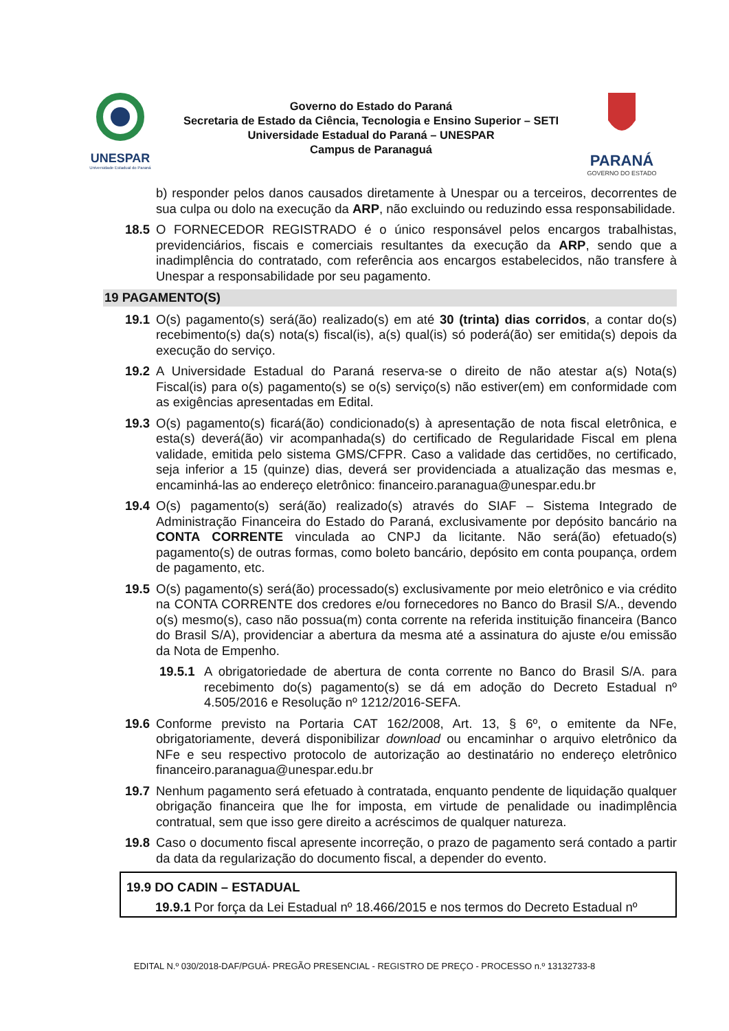UNESPAR
Universidade Estadual do Paraná
Governo do Estado do Paraná
Secretaria de Estado da Ciência, Tecnologia e Ensino Superior – SETI
Universidade Estadual do Paraná – UNESPAR
Campus de Paranaguá
PARANÁ
GOVERNO DO ESTADO
b) responder pelos danos causados diretamente à Unespar ou a terceiros, decorrentes de sua culpa ou dolo na execução da ARP, não excluindo ou reduzindo essa responsabilidade.
18.5 O FORNECEDOR REGISTRADO é o único responsável pelos encargos trabalhistas, previdenciários, fiscais e comerciais resultantes da execução da ARP, sendo que a inadimplência do contratado, com referência aos encargos estabelecidos, não transfere à Unespar a responsabilidade por seu pagamento.
19 PAGAMENTO(S)
19.1 O(s) pagamento(s) será(ão) realizado(s) em até 30 (trinta) dias corridos, a contar do(s) recebimento(s) da(s) nota(s) fiscal(is), a(s) qual(is) só poderá(ão) ser emitida(s) depois da execução do serviço.
19.2 A Universidade Estadual do Paraná reserva-se o direito de não atestar a(s) Nota(s) Fiscal(is) para o(s) pagamento(s) se o(s) serviço(s) não estiver(em) em conformidade com as exigências apresentadas em Edital.
19.3 O(s) pagamento(s) ficará(ão) condicionado(s) à apresentação de nota fiscal eletrônica, e esta(s) deverá(ão) vir acompanhada(s) do certificado de Regularidade Fiscal em plena validade, emitida pelo sistema GMS/CFPR. Caso a validade das certidões, no certificado, seja inferior a 15 (quinze) dias, deverá ser providenciada a atualização das mesmas e, encaminhá-las ao endereço eletrônico: financeiro.paranagua@unespar.edu.br
19.4 O(s) pagamento(s) será(ão) realizado(s) através do SIAF – Sistema Integrado de Administração Financeira do Estado do Paraná, exclusivamente por depósito bancário na CONTA CORRENTE vinculada ao CNPJ da licitante. Não será(ão) efetuado(s) pagamento(s) de outras formas, como boleto bancário, depósito em conta poupança, ordem de pagamento, etc.
19.5 O(s) pagamento(s) será(ão) processado(s) exclusivamente por meio eletrônico e via crédito na CONTA CORRENTE dos credores e/ou fornecedores no Banco do Brasil S/A., devendo o(s) mesmo(s), caso não possua(m) conta corrente na referida instituição financeira (Banco do Brasil S/A), providenciar a abertura da mesma até a assinatura do ajuste e/ou emissão da Nota de Empenho.
19.5.1
A obrigatoriedade de abertura de conta corrente no Banco do Brasil S/A. para recebimento do(s) pagamento(s) se dá em adoção do Decreto Estadual nº 4.505/2016 e Resolução nº 1212/2016-SEFA.
19.6 Conforme previsto na Portaria CAT 162/2008, Art. 13, § 6º, o emitente da NFe, obrigatoriamente, deverá disponibilizar download ou encaminhar o arquivo eletrônico da NFe e seu respectivo protocolo de autorização ao destinatário no endereço eletrônico financeiro.paranagua@unespar.edu.br
19.7 Nenhum pagamento será efetuado à contratada, enquanto pendente de liquidação qualquer obrigação financeira que lhe for imposta, em virtude de penalidade ou inadimplência contratual, sem que isso gere direito a acréscimos de qualquer natureza.
19.8 Caso o documento fiscal apresente incorreção, o prazo de pagamento será contado a partir da data da regularização do documento fiscal, a depender do evento.
19.9 DO CADIN – ESTADUAL
19.9.1 Por força da Lei Estadual nº 18.466/2015 e nos termos do Decreto Estadual nº
EDITAL N.º 030/2018-DAF/PGUÁ- PREGÃO PRESENCIAL - REGISTRO DE PREÇO - PROCESSO n.º 13132733-8